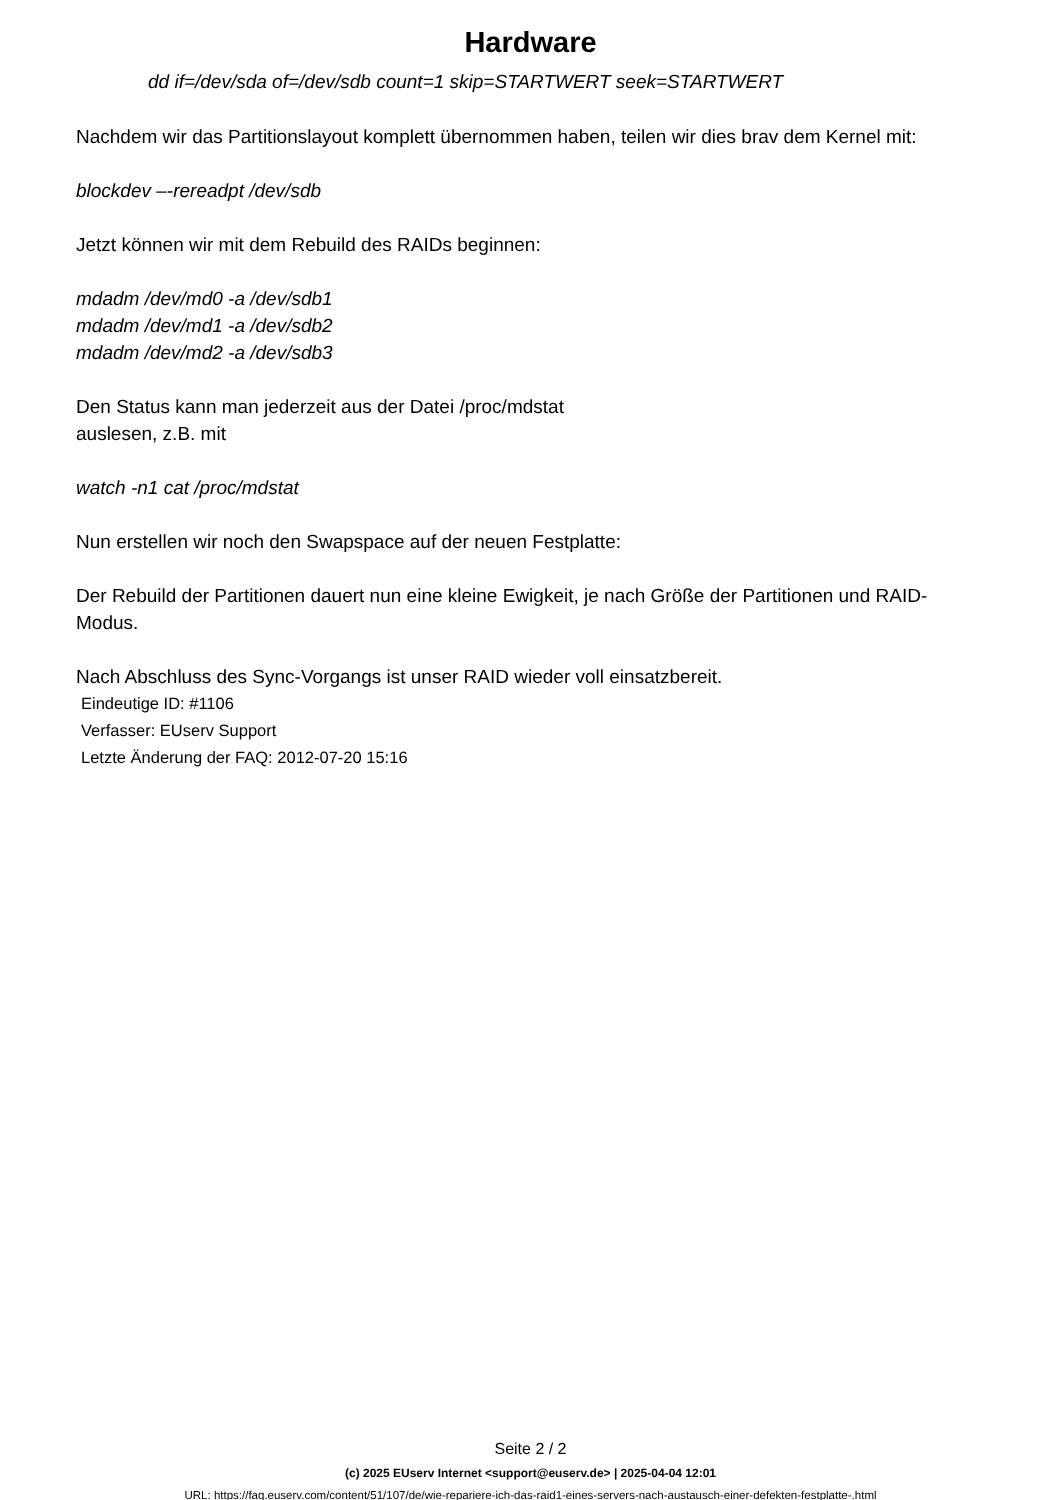Hardware
dd if=/dev/sda of=/dev/sdb count=1 skip=STARTWERT seek=STARTWERT
Nachdem wir das Partitionslayout komplett übernommen haben, teilen wir dies brav dem Kernel mit:
blockdev –-rereadpt /dev/sdb
Jetzt können wir mit dem Rebuild des RAIDs beginnen:
mdadm /dev/md0 -a /dev/sdb1
mdadm /dev/md1 -a /dev/sdb2
mdadm /dev/md2 -a /dev/sdb3
Den Status kann man jederzeit aus der Datei /proc/mdstat
auslesen, z.B. mit
watch -n1 cat /proc/mdstat
Nun erstellen wir noch den Swapspace auf der neuen Festplatte:
Der Rebuild der Partitionen dauert nun eine kleine Ewigkeit, je nach Größe der Partitionen und RAID-Modus.
Nach Abschluss des Sync-Vorgangs ist unser RAID wieder voll einsatzbereit.
Eindeutige ID: #1106
Verfasser: EUserv Support
Letzte Änderung der FAQ: 2012-07-20 15:16
Seite 2 / 2
(c) 2025 EUserv Internet <support@euserv.de> | 2025-04-04 12:01
URL: https://faq.euserv.com/content/51/107/de/wie-repariere-ich-das-raid1-eines-servers-nach-austausch-einer-defekten-festplatte-.html